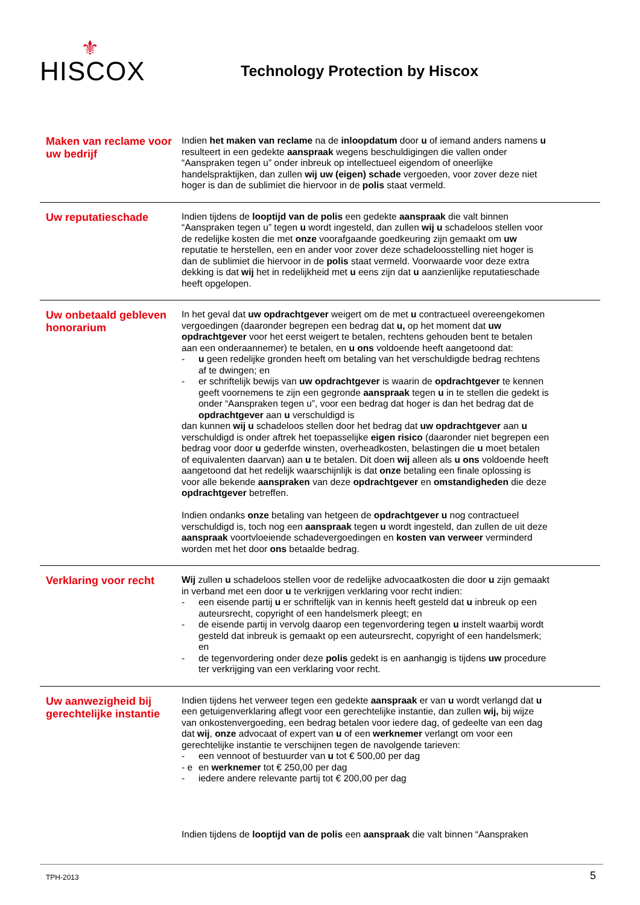⚜
HISCOX
Technology Protection by Hiscox
Maken van reclame voor uw bedrijf
Indien het maken van reclame na de inloopdatum door u of iemand anders namens u resulteert in een gedekte aanspraak wegens beschuldigingen die vallen onder “Aanspraken tegen u” onder inbreuk op intellectueel eigendom of oneerlijke handelspraktijken, dan zullen wij uw (eigen) schade vergoeden, voor zover deze niet hoger is dan de sublimiet die hiervoor in de polis staat vermeld.
Uw reputatieschade
Indien tijdens de looptijd van de polis een gedekte aanspraak die valt binnen “Aanspraken tegen u” tegen u wordt ingesteld, dan zullen wij u schadeloos stellen voor de redelijke kosten die met onze voorafgaande goedkeuring zijn gemaakt om uw reputatie te herstellen, een en ander voor zover deze schadeloosstelling niet hoger is dan de sublimiet die hiervoor in de polis staat vermeld. Voorwaarde voor deze extra dekking is dat wij het in redelijkheid met u eens zijn dat u aanzienlijke reputatieschade heeft opgelopen.
Uw onbetaald gebleven honorarium
In het geval dat uw opdrachtgever weigert om de met u contractueel overeengekomen vergoedingen (daaronder begrepen een bedrag dat u, op het moment dat uw opdrachtgever voor het eerst weigert te betalen, rechtens gehouden bent te betalen aan een onderaannemer) te betalen, en u ons voldoende heeft aangetoond dat:
- u geen redelijke gronden heeft om betaling van het verschuldigde bedrag rechtens af te dwingen; en
- er schriftelijk bewijs van uw opdrachtgever is waarin de opdrachtgever te kennen geeft voornemens te zijn een gegronde aanspraak tegen u in te stellen die gedekt is onder “Aanspraken tegen u”, voor een bedrag dat hoger is dan het bedrag dat de opdrachtgever aan u verschuldigd is
dan kunnen wij u schadeloos stellen door het bedrag dat uw opdrachtgever aan u verschuldigd is onder aftrek het toepasselijke eigen risico (daaronder niet begrepen een bedrag voor door u gederfde winsten, overheadkosten, belastingen die u moet betalen of equivalenten daarvan) aan u te betalen. Dit doen wij alleen als u ons voldoende heeft aangetoond dat het redelijk waarschijnlijk is dat onze betaling een finale oplossing is voor alle bekende aanspraken van deze opdrachtgever en omstandigheden die deze opdrachtgever betreffen.
Indien ondanks onze betaling van hetgeen de opdrachtgever u nog contractueel verschuldigd is, toch nog een aanspraak tegen u wordt ingesteld, dan zullen de uit deze aanspraak voortvloeiende schadevergoedingen en kosten van verweer verminderd worden met het door ons betaalde bedrag.
Verklaring voor recht
Wij zullen u schadeloos stellen voor de redelijke advocaatkosten die door u zijn gemaakt in verband met een door u te verkrijgen verklaring voor recht indien:
- een eisende partij u er schriftelijk van in kennis heeft gesteld dat u inbreuk op een auteursrecht, copyright of een handelsmerk pleegt; en
- de eisende partij in vervolg daarop een tegenvordering tegen u instelt waarbij wordt gesteld dat inbreuk is gemaakt op een auteursrecht, copyright of een handelsmerk; en
- de tegenvordering onder deze polis gedekt is en aanhangig is tijdens uw procedure ter verkrijging van een verklaring voor recht.
Uw aanwezigheid bij gerechtelijke instantie
Indien tijdens het verweer tegen een gedekte aanspraak er van u wordt verlangd dat u een getuigenverklaring aflegt voor een gerechtelijke instantie, dan zullen wij, bij wijze van onkostenvergoeding, een bedrag betalen voor iedere dag, of gedeelte van een dag dat wij, onze advocaat of expert van u of een werknemer verlangt om voor een gerechtelijke instantie te verschijnen tegen de navolgende tarieven:
- een vennoot of bestuurder van u tot € 500,00 per dag
- e en werknemer tot € 250,00 per dag
- iedere andere relevante partij tot € 200,00 per dag
Indien tijdens de looptijd van de polis een aanspraak die valt binnen “Aanspraken
TPH-2013 5